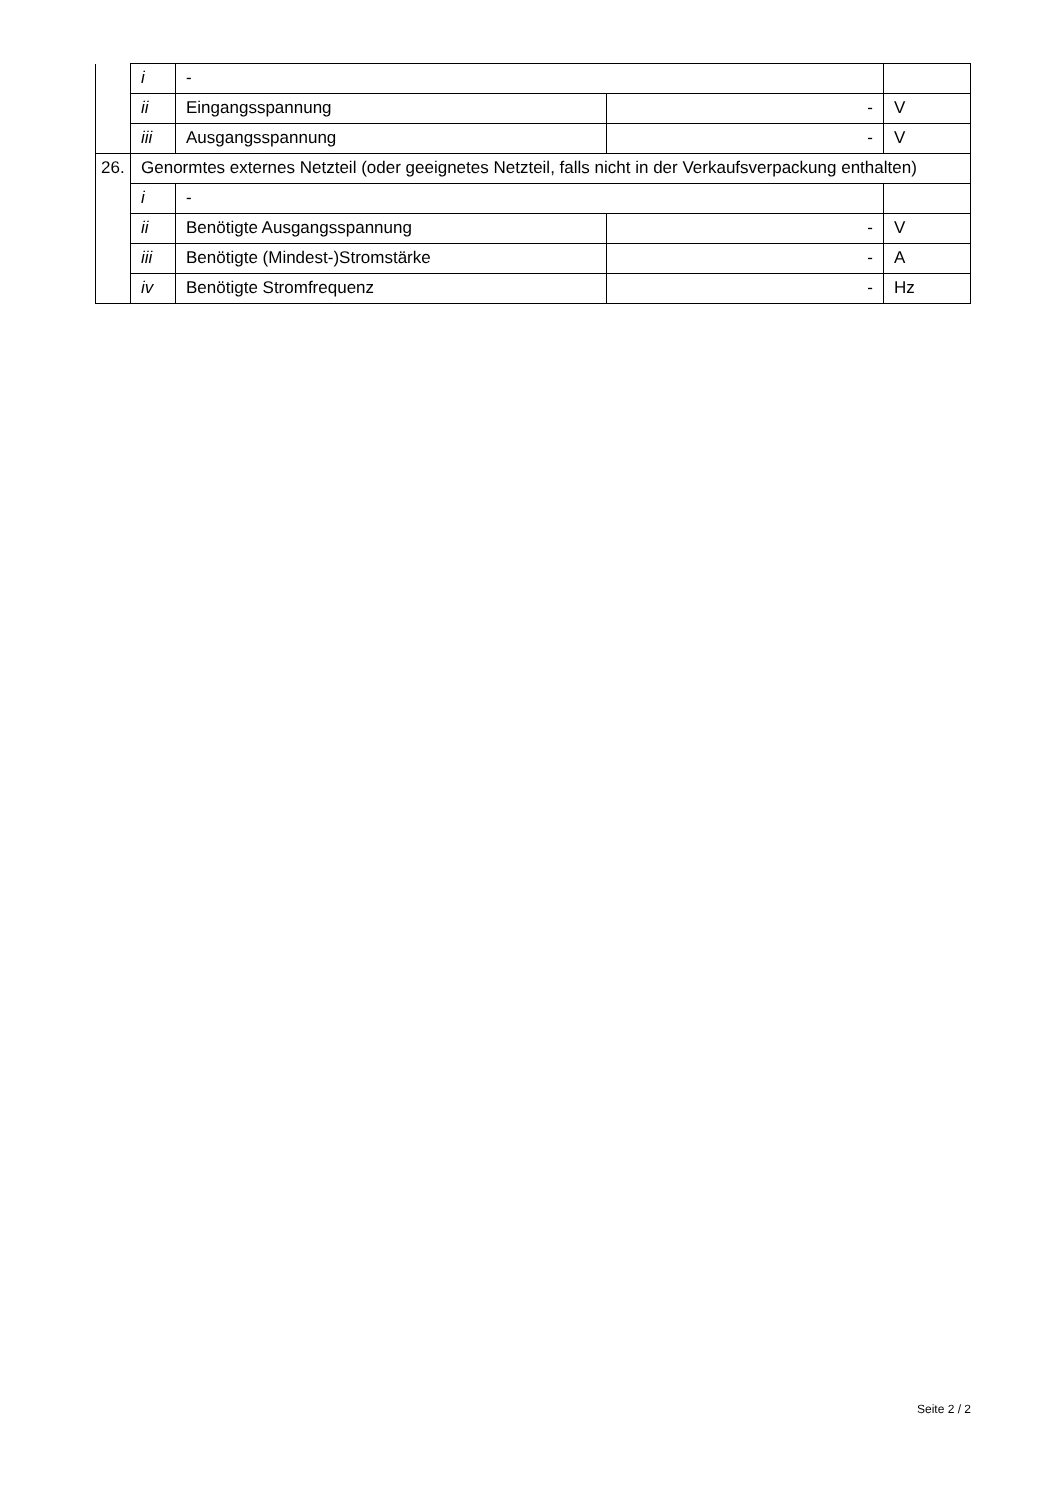| | i | - | | |
| | ii | Eingangsspannung | - | V |
| | iii | Ausgangsspannung | - | V |
| 26. | Genormtes externes Netzteil (oder geeignetes Netzteil, falls nicht in der Verkaufsverpackung enthalten) | | | |
| | i | - | | |
| | ii | Benötigte Ausgangsspannung | - | V |
| | iii | Benötigte (Mindest-)Stromstärke | - | A |
| | iv | Benötigte Stromfrequenz | - | Hz |
Seite 2 / 2